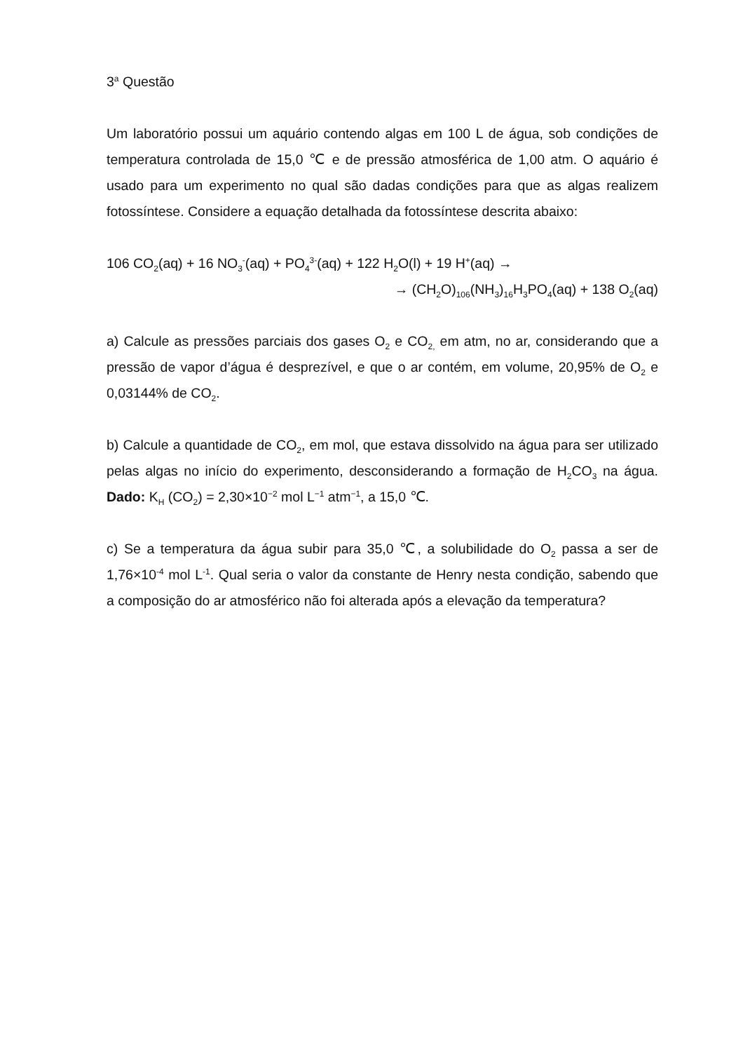3<sup>a</sup> Questão
Um laboratório possui um aquário contendo algas em 100 L de água, sob condições de temperatura controlada de 15,0 ℃ e de pressão atmosférica de 1,00 atm. O aquário é usado para um experimento no qual são dadas condições para que as algas realizem fotossíntese. Considere a equação detalhada da fotossíntese descrita abaixo:
106 CO<sub>2</sub>(aq) + 16 NO<sub>3</sub><sup>-</sup>(aq) + PO<sub>4</sub><sup>3-</sup>(aq) + 122 H<sub>2</sub>O(l) + 19 H<sup>+</sup>(aq) →
→ (CH<sub>2</sub>O)<sub>106</sub>(NH<sub>3</sub>)<sub>16</sub>H<sub>3</sub>PO<sub>4</sub>(aq) + 138 O<sub>2</sub>(aq)
a) Calcule as pressões parciais dos gases O<sub>2</sub> e CO<sub>2,</sub> em atm, no ar, considerando que a pressão de vapor d’água é desprezível, e que o ar contém, em volume, 20,95% de O<sub>2</sub> e 0,03144% de CO<sub>2</sub>.
b) Calcule a quantidade de CO<sub>2</sub>, em mol, que estava dissolvido na água para ser utilizado pelas algas no início do experimento, desconsiderando a formação de H<sub>2</sub>CO<sub>3</sub> na água. Dado: K<sub>H</sub> (CO<sub>2</sub>) = 2,30×10<sup>−2</sup> mol L<sup>−1</sup> atm<sup>−1</sup>, a 15,0 ℃.
c) Se a temperatura da água subir para 35,0 ℃, a solubilidade do O<sub>2</sub> passa a ser de 1,76×10<sup>-4</sup> mol L<sup>-1</sup>. Qual seria o valor da constante de Henry nesta condição, sabendo que a composição do ar atmosférico não foi alterada após a elevação da temperatura?